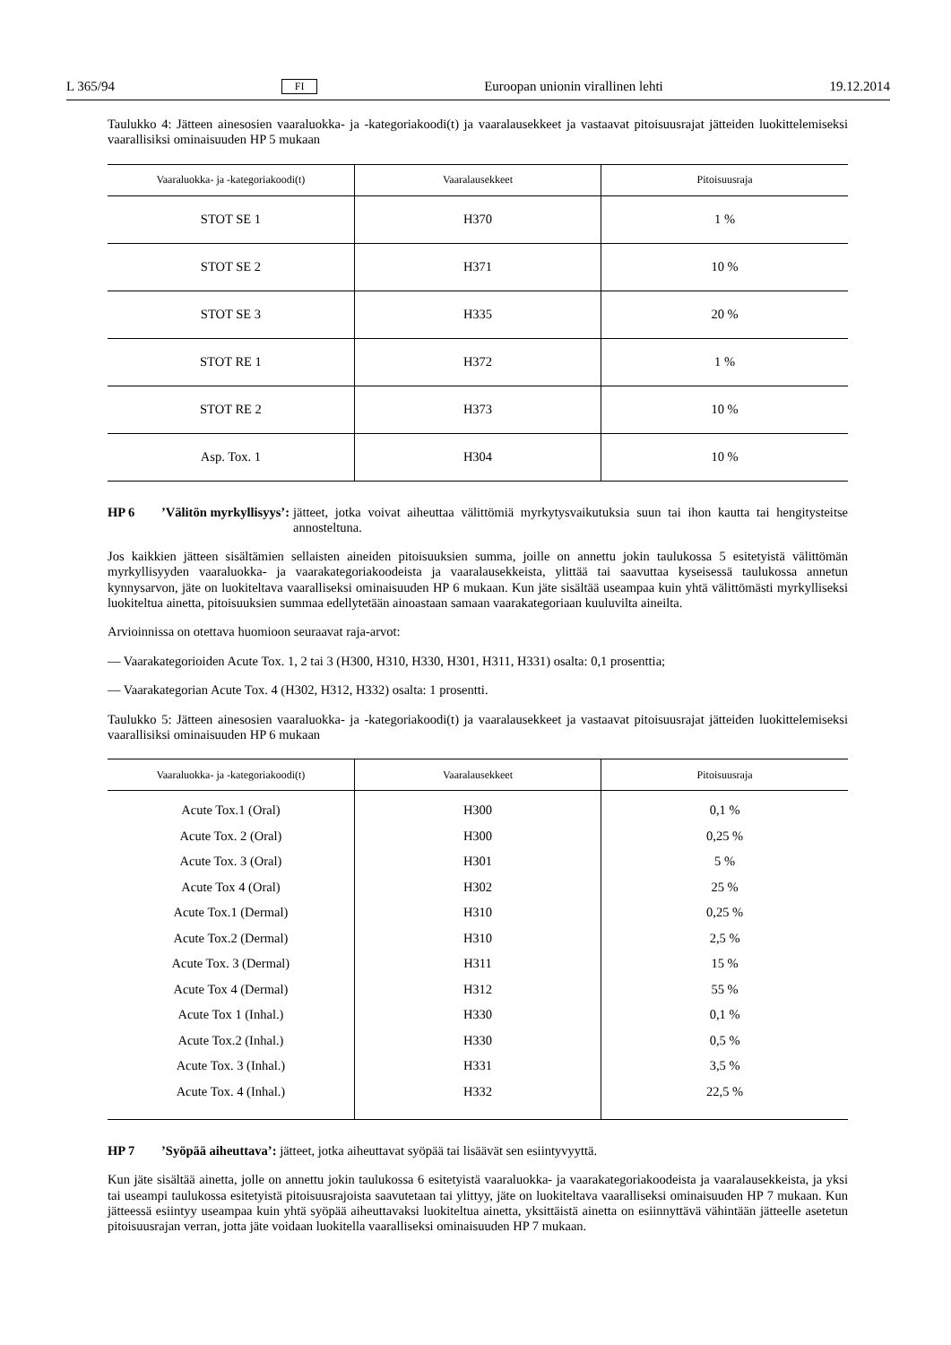L 365/94 FI Euroopan unionin virallinen lehti 19.12.2014
Taulukko 4: Jätteen ainesosien vaaraluokka- ja -kategoriakoodi(t) ja vaaralausekkeet ja vastaavat pitoisuusrajat jätteiden luokittelemiseksi vaarallisiksi ominaisuuden HP 5 mukaan
| Vaaraluokka- ja -kategoriakoodi(t) | Vaaralausekkeet | Pitoisuusraja |
| --- | --- | --- |
| STOT SE 1 | H370 | 1 % |
| STOT SE 2 | H371 | 10 % |
| STOT SE 3 | H335 | 20 % |
| STOT RE 1 | H372 | 1 % |
| STOT RE 2 | H373 | 10 % |
| Asp. Tox. 1 | H304 | 10 % |
HP 6’Välitön myrkyllisyys’: jätteet, jotka voivat aiheuttaa välittömiä myrkytysvaikutuksia suun tai ihon kautta tai hengitysteitse annosteltuna.
Jos kaikkien jätteen sisältämien sellaisten aineiden pitoisuuksien summa, joille on annettu jokin taulukossa 5 esitetyistä välittömän myrkyllisyyden vaaraluokka- ja vaarakategoriakoodeista ja vaaralausekkeista, ylittää tai saavuttaa kyseisessä taulukossa annetun kynnysarvon, jäte on luokiteltava vaaralliseksi ominaisuuden HP 6 mukaan. Kun jäte sisältää useampaa kuin yhtä välittömästi myrkylliseksi luokiteltua ainetta, pitoisuuksien summaa edellytetään ainoastaan samaan vaarakategoriaan kuuluvilta aineilta.
Arvioinnissa on otettava huomioon seuraavat raja-arvot:
— Vaarakategorioiden Acute Tox. 1, 2 tai 3 (H300, H310, H330, H301, H311, H331) osalta: 0,1 prosenttia;
— Vaarakategorian Acute Tox. 4 (H302, H312, H332) osalta: 1 prosentti.
Taulukko 5: Jätteen ainesosien vaaraluokka- ja -kategoriakoodi(t) ja vaaralausekkeet ja vastaavat pitoisuusrajat jätteiden luokittelemiseksi vaarallisiksi ominaisuuden HP 6 mukaan
| Vaaraluokka- ja -kategoriakoodi(t) | Vaaralausekkeet | Pitoisuusraja |
| --- | --- | --- |
| Acute Tox.1 (Oral) | H300 | 0,1 % |
| Acute Tox. 2 (Oral) | H300 | 0,25 % |
| Acute Tox. 3 (Oral) | H301 | 5 % |
| Acute Tox 4 (Oral) | H302 | 25 % |
| Acute Tox.1 (Dermal) | H310 | 0,25 % |
| Acute Tox.2 (Dermal) | H310 | 2,5 % |
| Acute Tox. 3 (Dermal) | H311 | 15 % |
| Acute Tox 4 (Dermal) | H312 | 55 % |
| Acute Tox 1 (Inhal.) | H330 | 0,1 % |
| Acute Tox.2 (Inhal.) | H330 | 0,5 % |
| Acute Tox. 3 (Inhal.) | H331 | 3,5 % |
| Acute Tox. 4 (Inhal.) | H332 | 22,5 % |
HP 7’Syöpää aiheuttava’: jätteet, jotka aiheuttavat syöpää tai lisäävät sen esiintyvyyttä.
Kun jäte sisältää ainetta, jolle on annettu jokin taulukossa 6 esitetyistä vaaraluokka- ja vaarakategoriakoodeista ja vaaralausekkeista, ja yksi tai useampi taulukossa esitetyistä pitoisuusrajoista saavutetaan tai ylittyy, jäte on luokiteltava vaaralliseksi ominaisuuden HP 7 mukaan. Kun jätteessä esiintyy useampaa kuin yhtä syöpää aiheuttavaksi luokiteltua ainetta, yksittäistä ainetta on esiinnyttävä vähintään jätteelle asetetun pitoisuusrajan verran, jotta jäte voidaan luokitella vaaralliseksi ominaisuuden HP 7 mukaan.